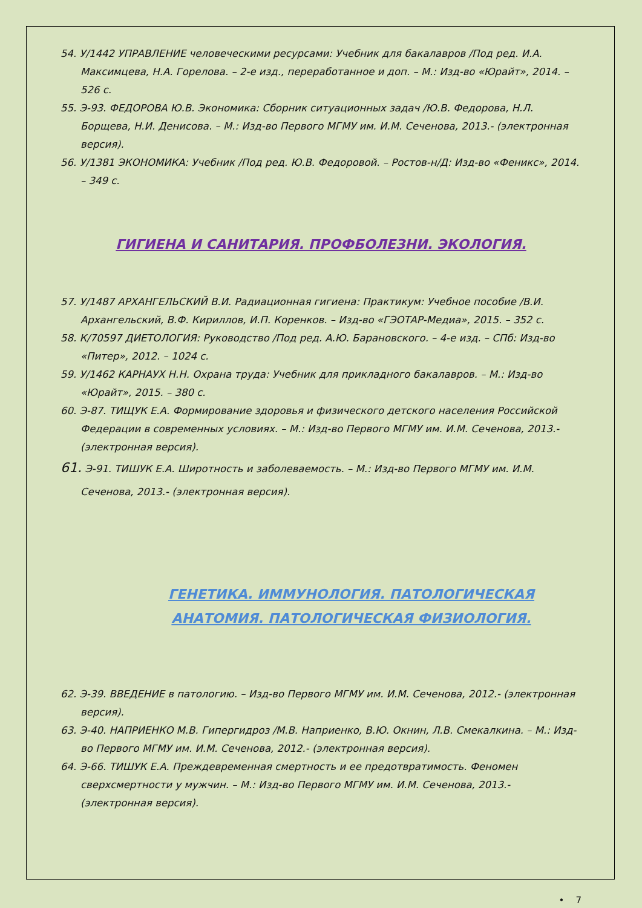54. У/1442 УПРАВЛЕНИЕ человеческими ресурсами: Учебник для бакалавров /Под ред. И.А. Максимцева, Н.А. Горелова. – 2-е изд., переработанное и доп. – М.: Изд-во «Юрайт», 2014. – 526 с.
55. Э-93. ФЕДОРОВА Ю.В. Экономика: Сборник ситуационных задач /Ю.В. Федорова, Н.Л. Борщева, Н.И. Денисова. – М.: Изд-во Первого МГМУ им. И.М. Сеченова, 2013.- (электронная версия).
56. У/1381 ЭКОНОМИКА: Учебник /Под ред. Ю.В. Федоровой. – Ростов-н/Д: Изд-во «Феникс», 2014. – 349 с.
ГИГИЕНА И САНИТАРИЯ. ПРОФБОЛЕЗНИ. ЭКОЛОГИЯ.
57. У/1487 АРХАНГЕЛЬСКИЙ В.И. Радиационная гигиена: Практикум: Учебное пособие /В.И. Архангельский, В.Ф. Кириллов, И.П. Коренков. – Изд-во «ГЭОТАР-Медиа», 2015. – 352 с.
58. К/70597 ДИЕТОЛОГИЯ: Руководство /Под ред. А.Ю. Барановского. – 4-е изд. – СПб: Изд-во «Питер», 2012. – 1024 с.
59. У/1462 КАРНАУХ Н.Н. Охрана труда: Учебник для прикладного бакалавров. – М.: Изд-во «Юрайт», 2015. – 380 с.
60. Э-87. ТИЩУК Е.А. Формирование здоровья и физического детского населения Российской Федерации в современных условиях. – М.: Изд-во Первого МГМУ им. И.М. Сеченова, 2013.- (электронная версия).
61. Э-91. ТИШУК Е.А. Широтность и заболеваемость. – М.: Изд-во Первого МГМУ им. И.М. Сеченова, 2013.- (электронная версия).
ГЕНЕТИКА. ИММУНОЛОГИЯ. ПАТОЛОГИЧЕСКАЯ АНАТОМИЯ. ПАТОЛОГИЧЕСКАЯ ФИЗИОЛОГИЯ.
62. Э-39. ВВЕДЕНИЕ в патологию. – Изд-во Первого МГМУ им. И.М. Сеченова, 2012.- (электронная версия).
63. Э-40. НАПРИЕНКО М.В. Гипергидроз /М.В. Наприенко, В.Ю. Окнин, Л.В. Смекалкина. – М.: Изд-во Первого МГМУ им. И.М. Сеченова, 2012.- (электронная версия).
64. Э-66. ТИШУК Е.А. Преждевременная смертность и ее предотвратимость. Феномен сверхсмертности у мужчин. – М.: Изд-во Первого МГМУ им. И.М. Сеченова, 2013.- (электронная версия).
• 7